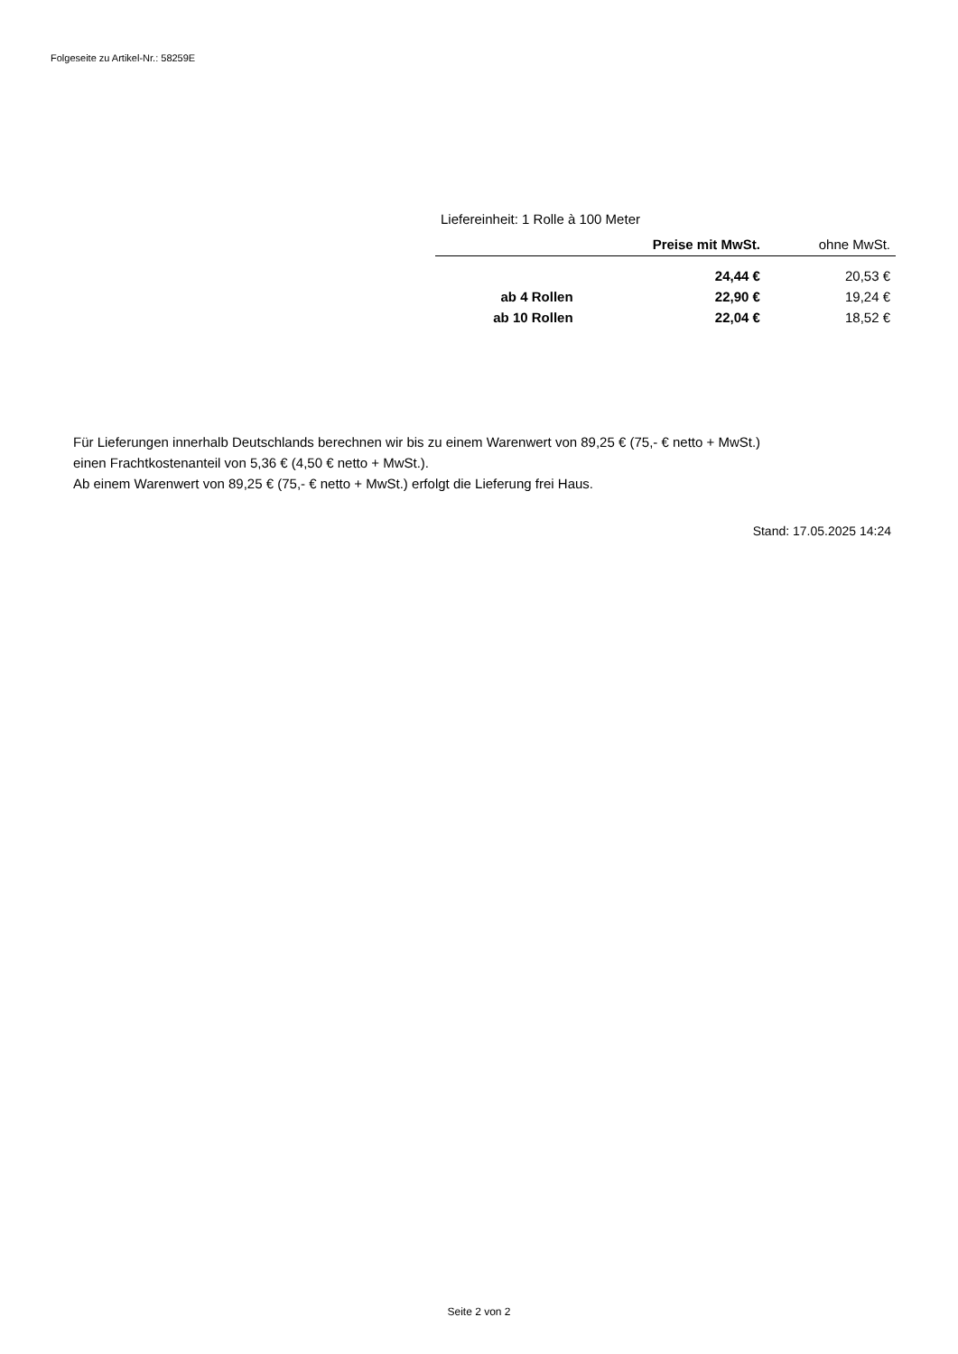Folgeseite zu Artikel-Nr.: 58259E
Liefereinheit: 1 Rolle à 100 Meter
| | Preise mit MwSt. | ohne MwSt. |
| --- | --- | --- |
| | 24,44 € | 20,53 € |
| ab 4 Rollen | 22,90 € | 19,24 € |
| ab 10 Rollen | 22,04 € | 18,52 € |
Für Lieferungen innerhalb Deutschlands berechnen wir bis zu einem Warenwert von 89,25 € (75,- € netto + MwSt.)
einen Frachtkostenanteil von 5,36 € (4,50 € netto + MwSt.).
Ab einem Warenwert von 89,25 € (75,- € netto + MwSt.) erfolgt die Lieferung frei Haus.
Stand: 17.05.2025 14:24
Seite 2 von 2